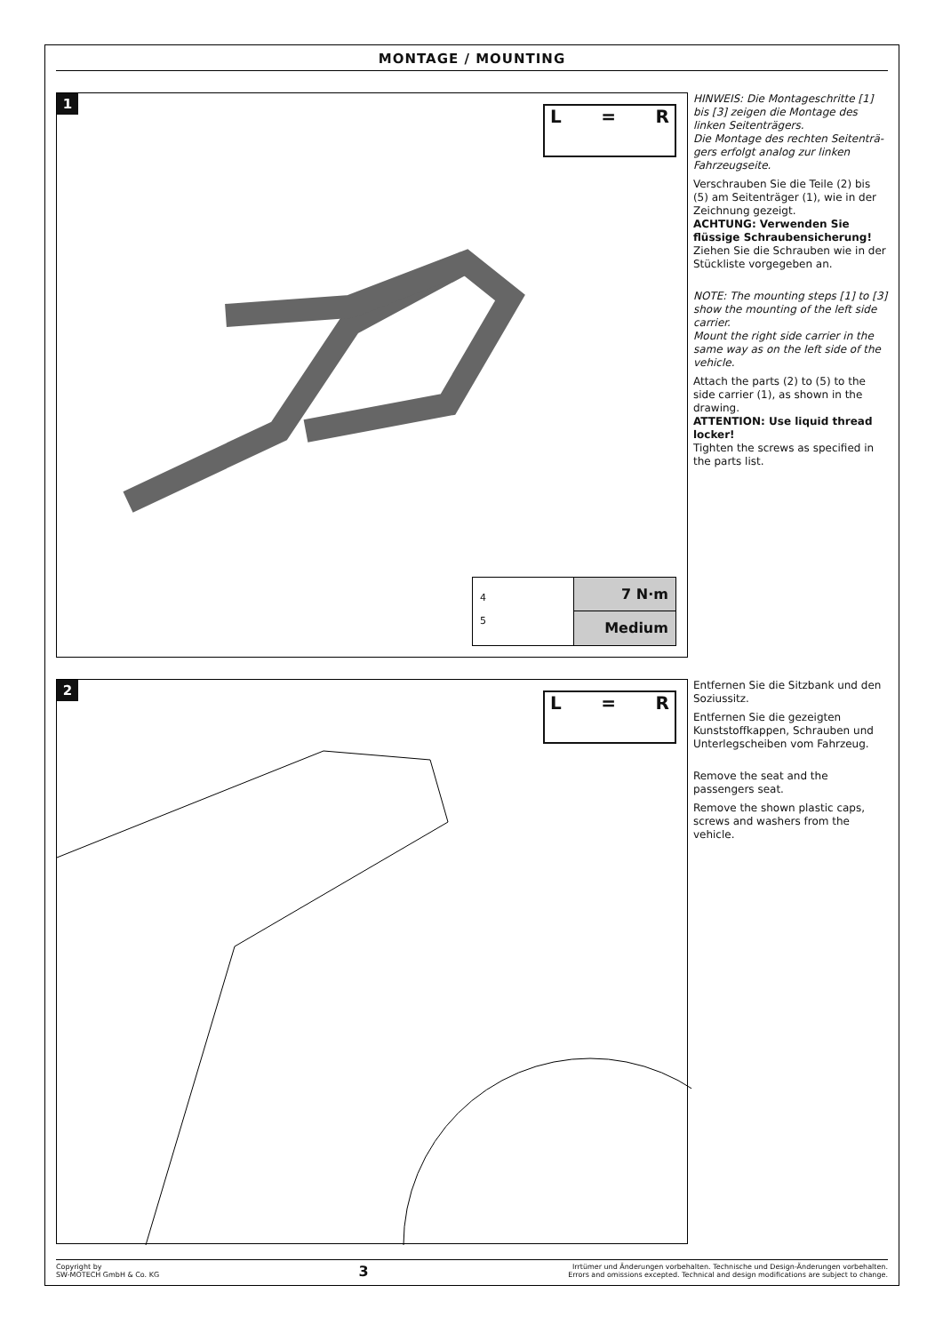MONTAGE / MOUNTING
1
L = R
4
5
7 N·m
Medium
HINWEIS: Die Montageschritte [1] bis [3] zeigen die Montage des linken Seitenträgers.
Die Montage des rechten Seitenträ-gers erfolgt analog zur linken Fahrzeugseite.
Verschrauben Sie die Teile (2) bis (5) am Seitenträger (1), wie in der Zeichnung gezeigt.
ACHTUNG: Verwenden Sie flüssige Schraubensicherung!
Ziehen Sie die Schrauben wie in der Stückliste vorgegeben an.
NOTE: The mounting steps [1] to [3] show the mounting of the left side carrier.
Mount the right side carrier in the same way as on the left side of the vehicle.
Attach the parts (2) to (5) to the side carrier (1), as shown in the drawing.
ATTENTION: Use liquid thread locker!
Tighten the screws as specified in the parts list.
2
L = R
Entfernen Sie die Sitzbank und den Soziussitz.
Entfernen Sie die gezeigten Kunststoffkappen, Schrauben und Unterlegscheiben vom Fahrzeug.
Remove the seat and the passengers seat.
Remove the shown plastic caps, screws and washers from the vehicle.
Copyright by
SW-MOTECH GmbH & Co. KG
3
Irrtümer und Änderungen vorbehalten. Technische und Design-Änderungen vorbehalten.
Errors and omissions excepted. Technical and design modifications are subject to change.